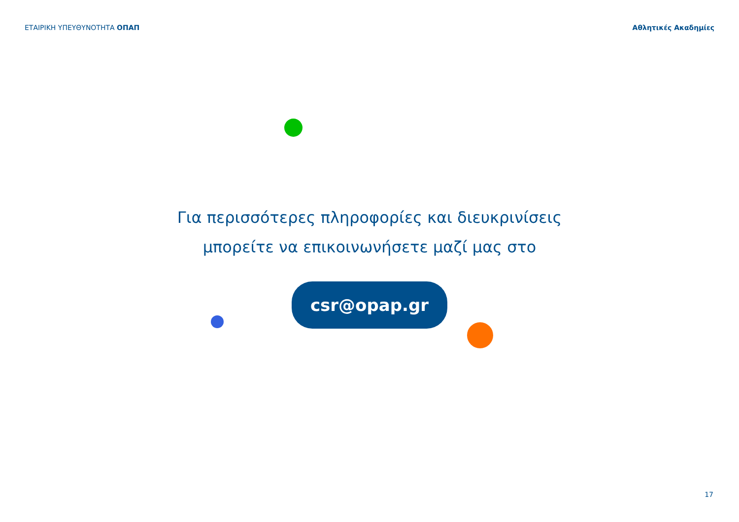ΕΤΑΙΡΙΚΗ ΥΠΕΥΘΥΝΟΤΗΤΑ ΟΠΑΠ Αθλητικές Ακαδημίες
Για περισσότερες πληροφορίες και διευκρινίσεις
μπορείτε να επικοινωνήσετε μαζί μας στο
csr@opap.gr
17